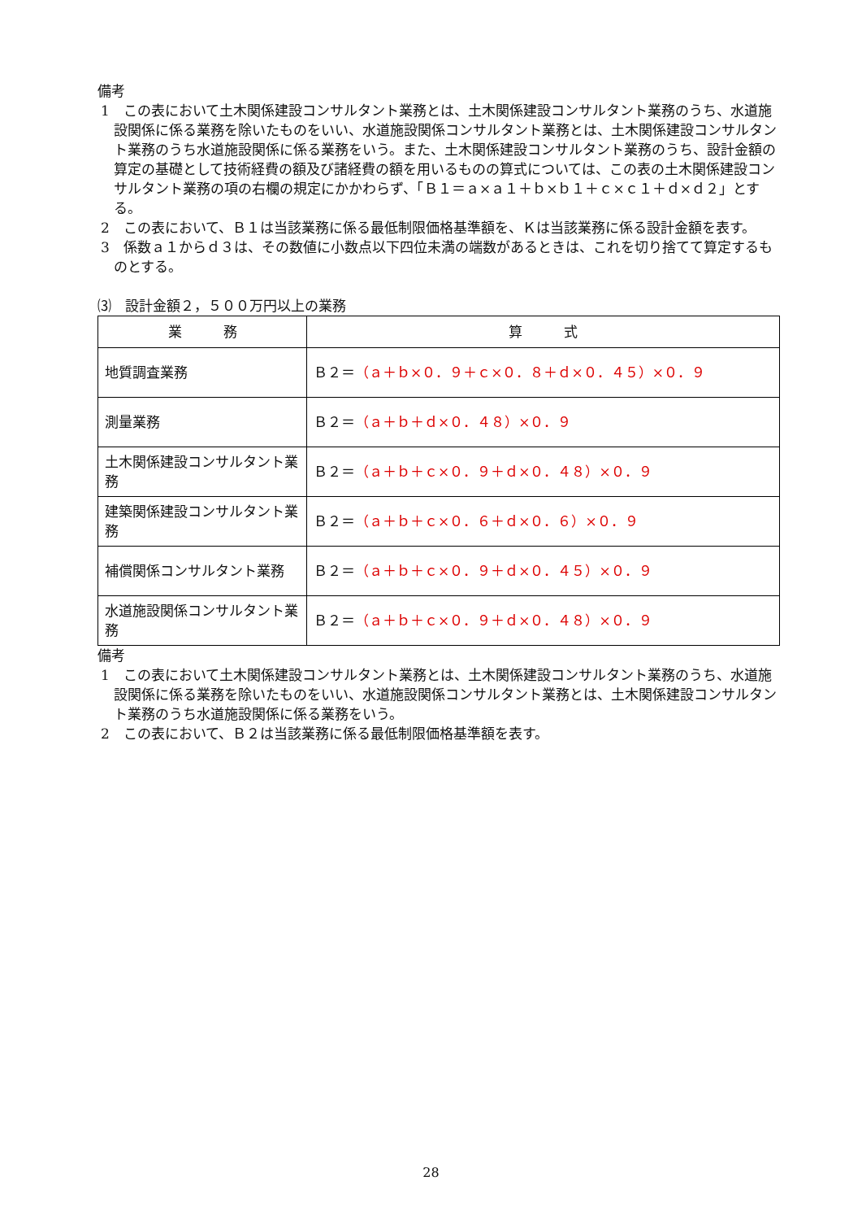備考
1　この表において土木関係建設コンサルタント業務とは、土木関係建設コンサルタント業務のうち、水道施設関係に係る業務を除いたものをいい、水道施設関係コンサルタント業務とは、土木関係建設コンサルタント業務のうち水道施設関係に係る業務をいう。また、土木関係建設コンサルタント業務のうち、設計金額の算定の基礎として技術経費の額及び諸経費の額を用いるものの算式については、この表の土木関係建設コンサルタント業務の項の右欄の規定にかかわらず、「Ｂ１＝ａ×ａ１＋ｂ×ｂ１＋ｃ×ｃ１＋ｄ×ｄ２」とする。
2　この表において、Ｂ１は当該業務に係る最低制限価格基準額を、Ｋは当該業務に係る設計金額を表す。
3　係数ａ１からｄ３は、その数値に小数点以下四位未満の端数があるときは、これを切り捨てて算定するものとする。
⑶　設計金額２，５００万円以上の業務
| 業 務 | 算 式 |
| --- | --- |
| 地質調査業務 | Ｂ２＝ （ａ＋ｂ×０．９＋ｃ×０．８＋ｄ×０．４５）×０．９ |
| 測量業務 | Ｂ２＝ （ａ＋ｂ＋ｄ×０．４８）×０．９ |
| 土木関係建設コンサルタント業務 | Ｂ２＝ （ａ＋ｂ＋ｃ×０．９＋ｄ×０．４８）×０．９ |
| 建築関係建設コンサルタント業務 | Ｂ２＝ （ａ＋ｂ＋ｃ×０．６＋ｄ×０．６）×０．９ |
| 補償関係コンサルタント業務 | Ｂ２＝ （ａ＋ｂ＋ｃ×０．９＋ｄ×０．４５）×０．９ |
| 水道施設関係コンサルタント業務 | Ｂ２＝ （ａ＋ｂ＋ｃ×０．９＋ｄ×０．４８）×０．９ |
備考
1　この表において土木関係建設コンサルタント業務とは、土木関係建設コンサルタント業務のうち、水道施設関係に係る業務を除いたものをいい、水道施設関係コンサルタント業務とは、土木関係建設コンサルタント業務のうち水道施設関係に係る業務をいう。
2　この表において、Ｂ２は当該業務に係る最低制限価格基準額を表す。
28